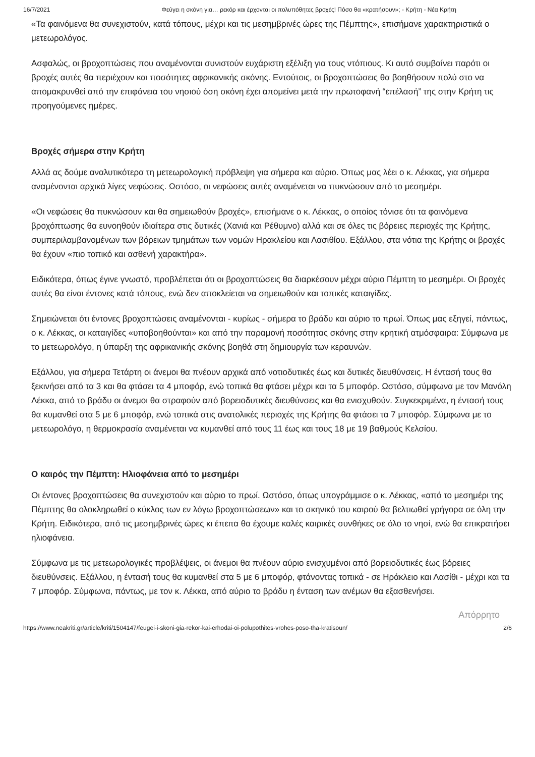16/7/2021 Φεύγει η σκόνη για… ρεκόρ και έρχονται οι πολυπόθητες βροχές! Πόσο θα «κρατήσουν»; - Κρήτη - Νέα Κρήτη
«Τα φαινόμενα θα συνεχιστούν, κατά τόπους, μέχρι και τις μεσημβρινές ώρες της Πέμπτης», επισήμανε χαρακτηριστικά ο μετεωρολόγος.
Ασφαλώς, οι βροχοπτώσεις που αναμένονται συνιστούν ευχάριστη εξέλιξη για τους ντόπιους. Κι αυτό συμβαίνει παρότι οι βροχές αυτές θα περιέχουν και ποσότητες αφρικανικής σκόνης. Εντούτοις, οι βροχοπτώσεις θα βοηθήσουν πολύ στο να απομακρυνθεί από την επιφάνεια του νησιού όση σκόνη έχει απομείνει μετά την πρωτοφανή “επέλασή” της στην Κρήτη τις προηγούμενες ημέρες.
Βροχές σήμερα στην Κρήτη
Αλλά ας δούμε αναλυτικότερα τη μετεωρολογική πρόβλεψη για σήμερα και αύριο. Όπως μας λέει ο κ. Λέκκας, για σήμερα αναμένονται αρχικά λίγες νεφώσεις. Ωστόσο, οι νεφώσεις αυτές αναμένεται να πυκνώσουν από το μεσημέρι.
«Οι νεφώσεις θα πυκνώσουν και θα σημειωθούν βροχές», επισήμανε ο κ. Λέκκας, ο οποίος τόνισε ότι τα φαινόμενα βροχόπτωσης θα ευνοηθούν ιδιαίτερα στις δυτικές (Χανιά και Ρέθυμνο) αλλά και σε όλες τις βόρειες περιοχές της Κρήτης, συμπεριλαμβανομένων των βόρειων τμημάτων των νομών Ηρακλείου και Λασιθίου. Εξάλλου, στα νότια της Κρήτης οι βροχές θα έχουν «πιο τοπικό και ασθενή χαρακτήρα».
Ειδικότερα, όπως έγινε γνωστό, προβλέπεται ότι οι βροχοπτώσεις θα διαρκέσουν μέχρι αύριο Πέμπτη το μεσημέρι. Οι βροχές αυτές θα είναι έντονες κατά τόπους, ενώ δεν αποκλείεται να σημειωθούν και τοπικές καταιγίδες.
Σημειώνεται ότι έντονες βροχοπτώσεις αναμένονται - κυρίως - σήμερα το βράδυ και αύριο το πρωί. Όπως μας εξηγεί, πάντως, ο κ. Λέκκας, οι καταιγίδες «υποβοηθούνται» και από την παραμονή ποσότητας σκόνης στην κρητική ατμόσφαιρα: Σύμφωνα με το μετεωρολόγο, η ύπαρξη της αφρικανικής σκόνης βοηθά στη δημιουργία των κεραυνών.
Εξάλλου, για σήμερα Τετάρτη οι άνεμοι θα πνέουν αρχικά από νοτιοδυτικές έως και δυτικές διευθύνσεις. Η έντασή τους θα ξεκινήσει από τα 3 και θα φτάσει τα 4 μποφόρ, ενώ τοπικά θα φτάσει μέχρι και τα 5 μποφόρ. Ωστόσο, σύμφωνα με τον Μανόλη Λέκκα, από το βράδυ οι άνεμοι θα στραφούν από βορειοδυτικές διευθύνσεις και θα ενισχυθούν. Συγκεκριμένα, η έντασή τους θα κυμανθεί στα 5 με 6 μποφόρ, ενώ τοπικά στις ανατολικές περιοχές της Κρήτης θα φτάσει τα 7 μποφόρ. Σύμφωνα με το μετεωρολόγο, η θερμοκρασία αναμένεται να κυμανθεί από τους 11 έως και τους 18 με 19 βαθμούς Κελσίου.
Ο καιρός την Πέμπτη: Ηλιοφάνεια από το μεσημέρι
Οι έντονες βροχοπτώσεις θα συνεχιστούν και αύριο το πρωί. Ωστόσο, όπως υπογράμμισε ο κ. Λέκκας, «από το μεσημέρι της Πέμπτης θα ολοκληρωθεί ο κύκλος των εν λόγω βροχοπτώσεων» και το σκηνικό του καιρού θα βελτιωθεί γρήγορα σε όλη την Κρήτη. Ειδικότερα, από τις μεσημβρινές ώρες κι έπειτα θα έχουμε καλές καιρικές συνθήκες σε όλο το νησί, ενώ θα επικρατήσει ηλιοφάνεια.
Σύμφωνα με τις μετεωρολογικές προβλέψεις, οι άνεμοι θα πνέουν αύριο ενισχυμένοι από βορειοδυτικές έως βόρειες διευθύνσεις. Εξάλλου, η έντασή τους θα κυμανθεί στα 5 με 6 μποφόρ, φτάνοντας τοπικά - σε Ηράκλειο και Λασίθι - μέχρι και τα 7 μποφόρ. Σύμφωνα, πάντως, με τον κ. Λέκκα, από αύριο το βράδυ η ένταση των ανέμων θα εξασθενήσει.
Απόρρητο
https://www.neakriti.gr/article/kriti/1504147/feugei-i-skoni-gia-rekor-kai-erhodai-oi-polupothites-vrohes-poso-tha-kratisoun/ 2/6